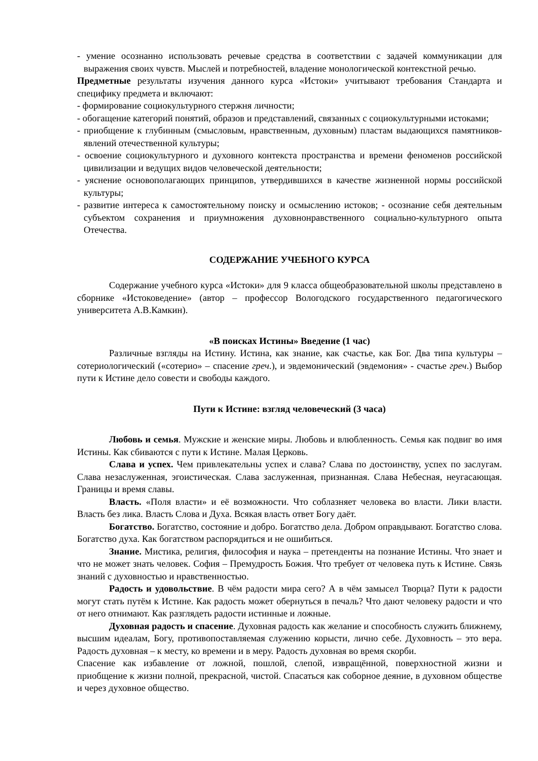- умение осознанно использовать речевые средства в соответствии с задачей коммуникации для выражения своих чувств. Мыслей и потребностей, владение монологической контекстной речью.
Предметные результаты изучения данного курса «Истоки» учитывают требования Стандарта и специфику предмета и включают:
- формирование социокультурного стержня личности;
- обогащение категорий понятий, образов и представлений, связанных с социокультурными истоками;
- приобщение к глубинным (смысловым, нравственным, духовным) пластам выдающихся памятников-явлений отечественной культуры;
- освоение социокультурного и духовного контекста пространства и времени феноменов российской цивилизации и ведущих видов человеческой деятельности;
- уяснение основополагающих принципов, утвердившихся в качестве жизненной нормы российской культуры;
- развитие интереса к самостоятельному поиску и осмыслению истоков; - осознание себя деятельным субъектом сохранения и приумножения духовнонравственного социально-культурного опыта Отечества.
СОДЕРЖАНИЕ УЧЕБНОГО КУРСА
Содержание учебного курса «Истоки» для 9 класса общеобразовательной школы представлено в сборнике «Истоковедение» (автор – профессор Вологодского государственного педагогического университета А.В.Камкин).
«В поисках Истины» Введение (1 час)
Различные взгляды на Истину. Истина, как знание, как счастье, как Бог. Два типа культуры – сотериологический («сотерио» – спасение греч.), и эвдемонический (эвдемония» - счастье греч.) Выбор пути к Истине дело совести и свободы каждого.
Пути к Истине: взгляд человеческий (3 часа)
Любовь и семья. Мужские и женские миры. Любовь и влюбленность. Семья как подвиг во имя Истины. Как сбиваются с пути к Истине. Малая Церковь.
Слава и успех. Чем привлекательны успех и слава? Слава по достоинству, успех по заслугам. Слава незаслуженная, эгоистическая. Слава заслуженная, признанная. Слава Небесная, неугасающая. Границы и время славы.
Власть. «Поля власти» и её возможности. Что соблазняет человека во власти. Лики власти. Власть без лика. Власть Слова и Духа. Всякая власть ответ Богу даёт.
Богатство. Богатство, состояние и добро. Богатство дела. Добром оправдывают. Богатство слова. Богатство духа. Как богатством распорядиться и не ошибиться.
Знание. Мистика, религия, философия и наука – претенденты на познание Истины. Что знает и что не может знать человек. София – Премудрость Божия. Что требует от человека путь к Истине. Связь знаний с духовностью и нравственностью.
Радость и удовольствие. В чём радости мира сего? А в чём замысел Творца? Пути к радости могут стать путём к Истине. Как радость может обернуться в печаль? Что дают человеку радости и что от него отнимают. Как разглядеть радости истинные и ложные.
Духовная радость и спасение. Духовная радость как желание и способность служить ближнему, высшим идеалам, Богу, противопоставляемая служению корысти, лично себе. Духовность – это вера. Радость духовная – к месту, ко времени и в меру. Радость духовная во время скорби.
Спасение как избавление от ложной, пошлой, слепой, извращённой, поверхностной жизни и приобщение к жизни полной, прекрасной, чистой. Спасаться как соборное деяние, в духовном обществе и через духовное общество.